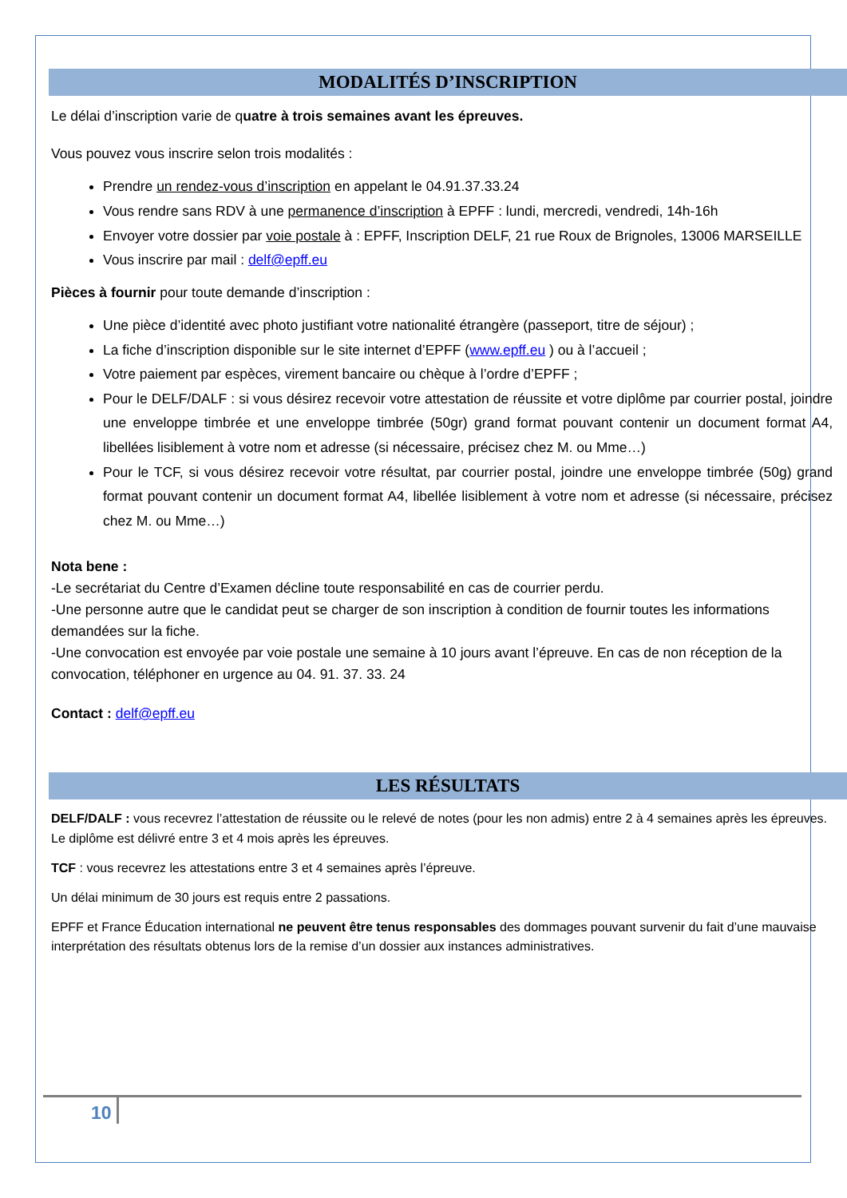MODALITÉS D’INSCRIPTION
Le délai d’inscription varie de quatre à trois semaines avant les épreuves.
Vous pouvez vous inscrire selon trois modalités :
Prendre un rendez-vous d’inscription en appelant le 04.91.37.33.24
Vous rendre sans RDV à une permanence d’inscription à EPFF : lundi, mercredi, vendredi, 14h-16h
Envoyer votre dossier par voie postale à : EPFF, Inscription DELF, 21 rue Roux de Brignoles, 13006 MARSEILLE
Vous inscrire par mail : delf@epff.eu
Pièces à fournir pour toute demande d’inscription :
Une pièce d’identité avec photo justifiant votre nationalité étrangère (passeport, titre de séjour) ;
La fiche d’inscription disponible sur le site internet d’EPFF (www.epff.eu ) ou à l’accueil ;
Votre paiement par espèces, virement bancaire ou chèque à l’ordre d’EPFF ;
Pour le DELF/DALF : si vous désirez recevoir votre attestation de réussite et votre diplôme par courrier postal, joindre une enveloppe timbrée et une enveloppe timbrée (50gr) grand format pouvant contenir un document format A4, libellées lisiblement à votre nom et adresse (si nécessaire, précisez chez M. ou Mme…)
Pour le TCF, si vous désirez recevoir votre résultat, par courrier postal, joindre une enveloppe timbrée (50g) grand format pouvant contenir un document format A4, libellée lisiblement à votre nom et adresse (si nécessaire, précisez chez M. ou Mme…)
Nota bene :
-Le secrétariat du Centre d’Examen décline toute responsabilité en cas de courrier perdu.
-Une personne autre que le candidat peut se charger de son inscription à condition de fournir toutes les informations demandées sur la fiche.
-Une convocation est envoyée par voie postale une semaine à 10 jours avant l’épreuve. En cas de non réception de la convocation, téléphoner en urgence au 04. 91. 37. 33. 24
Contact : delf@epff.eu
LES RÉSULTATS
DELF/DALF : vous recevrez l’attestation de réussite ou le relevé de notes (pour les non admis) entre 2 à 4 semaines après les épreuves. Le diplôme est délivré entre 3 et 4 mois après les épreuves.
TCF : vous recevrez les attestations entre 3 et 4 semaines après l’épreuve.
Un délai minimum de 30 jours est requis entre 2 passations.
EPFF et France Éducation international ne peuvent être tenus responsables des dommages pouvant survenir du fait d’une mauvaise interprétation des résultats obtenus lors de la remise d’un dossier aux instances administratives.
10